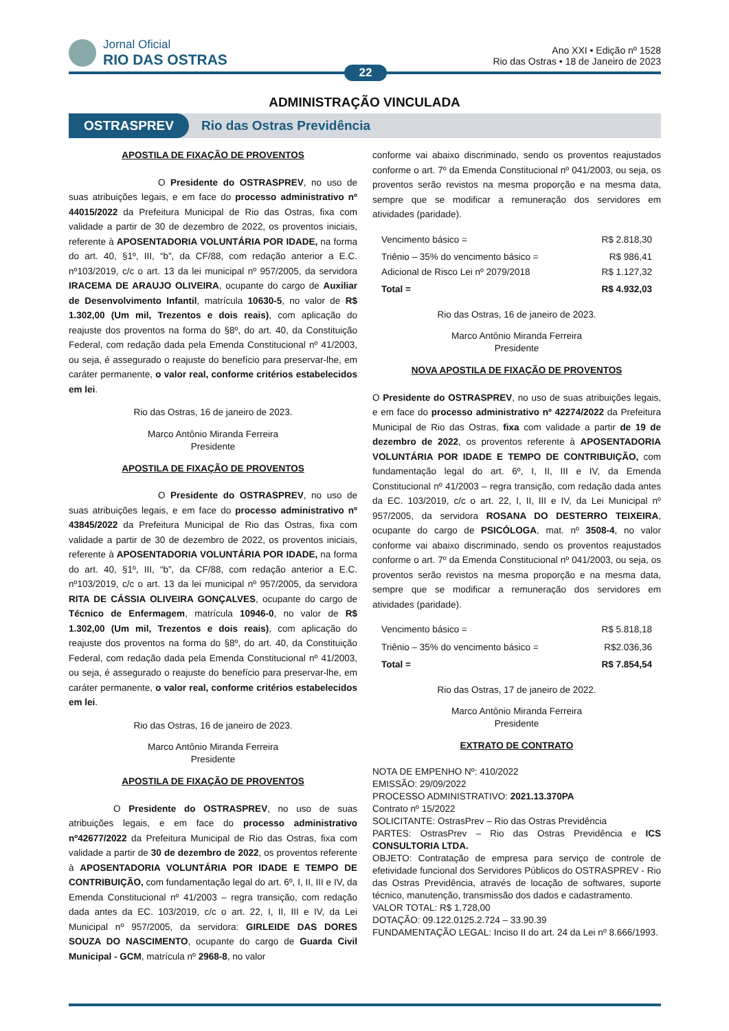Jornal Oficial
RIO DAS OSTRAS
Ano XXI • Edição nº 1528
Rio das Ostras • 18 de Janeiro de 2023
22
ADMINISTRAÇÃO VINCULADA
OSTRASPREV Rio das Ostras Previdência
APOSTILA DE FIXAÇÃO DE PROVENTOS
O Presidente do OSTRASPREV, no uso de suas atribuições legais, e em face do processo administrativo nº 44015/2022 da Prefeitura Municipal de Rio das Ostras, fixa com validade a partir de 30 de dezembro de 2022, os proventos iniciais, referente à APOSENTADORIA VOLUNTÁRIA POR IDADE, na forma do art. 40, §1º, III, “b”, da CF/88, com redação anterior a E.C. nº103/2019, c/c o art. 13 da lei municipal nº 957/2005, da servidora IRACEMA DE ARAUJO OLIVEIRA, ocupante do cargo de Auxiliar de Desenvolvimento Infantil, matrícula 10630-5, no valor de R$ 1.302,00 (Um mil, Trezentos e dois reais), com aplicação do reajuste dos proventos na forma do §8º, do art. 40, da Constituição Federal, com redação dada pela Emenda Constitucional nº 41/2003, ou seja, é assegurado o reajuste do benefício para preservar-lhe, em caráter permanente, o valor real, conforme critérios estabelecidos em lei.
Rio das Ostras, 16 de janeiro de 2023.
Marco Antônio Miranda Ferreira
Presidente
APOSTILA DE FIXAÇÃO DE PROVENTOS
O Presidente do OSTRASPREV, no uso de suas atribuições legais, e em face do processo administrativo nº 43845/2022 da Prefeitura Municipal de Rio das Ostras, fixa com validade a partir de 30 de dezembro de 2022, os proventos iniciais, referente à APOSENTADORIA VOLUNTÁRIA POR IDADE, na forma do art. 40, §1º, III, “b”, da CF/88, com redação anterior a E.C. nº103/2019, c/c o art. 13 da lei municipal nº 957/2005, da servidora RITA DE CÁSSIA OLIVEIRA GONÇALVES, ocupante do cargo de Técnico de Enfermagem, matrícula 10946-0, no valor de R$ 1.302,00 (Um mil, Trezentos e dois reais), com aplicação do reajuste dos proventos na forma do §8º, do art. 40, da Constituição Federal, com redação dada pela Emenda Constitucional nº 41/2003, ou seja, é assegurado o reajuste do benefício para preservar-lhe, em caráter permanente, o valor real, conforme critérios estabelecidos em lei.
Rio das Ostras, 16 de janeiro de 2023.
Marco Antônio Miranda Ferreira
Presidente
APOSTILA DE FIXAÇÃO DE PROVENTOS
O Presidente do OSTRASPREV, no uso de suas atribuições legais, e em face do processo administrativo nº42677/2022 da Prefeitura Municipal de Rio das Ostras, fixa com validade a partir de 30 de dezembro de 2022, os proventos referente à APOSENTADORIA VOLUNTÁRIA POR IDADE E TEMPO DE CONTRIBUIÇÃO, com fundamentação legal do art. 6º, I, II, III e IV, da Emenda Constitucional nº 41/2003 – regra transição, com redação dada antes da EC. 103/2019, c/c o art. 22, I, II, III e IV, da Lei Municipal nº 957/2005, da servidora: GIRLEIDE DAS DORES SOUZA DO NASCIMENTO, ocupante do cargo de Guarda Civil Municipal - GCM, matrícula nº 2968-8, no valor
conforme vai abaixo discriminado, sendo os proventos reajustados conforme o art. 7º da Emenda Constitucional nº 041/2003, ou seja, os proventos serão revistos na mesma proporção e na mesma data, sempre que se modificar a remuneração dos servidores em atividades (paridade).
| Vencimento básico = | R$ 2.818,30 |
| Triênio – 35% do vencimento básico = Adicional de Risco Lei nº 2079/2018 | R$ 986,41 R$ 1.127,32 |
| Total = | R$ 4.932,03 |
Rio das Ostras, 16 de janeiro de 2023.
Marco Antônio Miranda Ferreira
Presidente
NOVA APOSTILA DE FIXAÇÃO DE PROVENTOS
O Presidente do OSTRASPREV, no uso de suas atribuições legais, e em face do processo administrativo nº 42274/2022 da Prefeitura Municipal de Rio das Ostras, fixa com validade a partir de 19 de dezembro de 2022, os proventos referente à APOSENTADORIA VOLUNTÁRIA POR IDADE E TEMPO DE CONTRIBUIÇÃO, com fundamentação legal do art. 6º, I, II, III e IV, da Emenda Constitucional nº 41/2003 – regra transição, com redação dada antes da EC. 103/2019, c/c o art. 22, I, II, III e IV, da Lei Municipal nº 957/2005, da servidora ROSANA DO DESTERRO TEIXEIRA, ocupante do cargo de PSICÓLOGA, mat. nº 3508-4, no valor conforme vai abaixo discriminado, sendo os proventos reajustados conforme o art. 7º da Emenda Constitucional nº 041/2003, ou seja, os proventos serão revistos na mesma proporção e na mesma data, sempre que se modificar a remuneração dos servidores em atividades (paridade).
| Vencimento básico = | R$ 5.818,18 |
| Triênio – 35% do vencimento básico = | R$2.036,36 |
| Total = | R$ 7.854,54 |
Rio das Ostras, 17 de janeiro de 2022.
Marco Antônio Miranda Ferreira
Presidente
EXTRATO DE CONTRATO
NOTA DE EMPENHO Nº: 410/2022
EMISSÃO: 29/09/2022
PROCESSO ADMINISTRATIVO: 2021.13.370PA
Contrato nº 15/2022
SOLICITANTE: OstrasPrev – Rio das Ostras Previdência
PARTES: OstrasPrev – Rio das Ostras Previdência e ICS CONSULTORIA LTDA.
OBJETO: Contratação de empresa para serviço de controle de efetividade funcional dos Servidores Públicos do OSTRASPREV - Rio das Ostras Previdência, através de locação de softwares, suporte técnico, manutenção, transmissão dos dados e cadastramento.
VALOR TOTAL: R$ 1.728,00
DOTAÇÃO: 09.122.0125.2.724 – 33.90.39
FUNDAMENTAÇÃO LEGAL: Inciso II do art. 24 da Lei nº 8.666/1993.